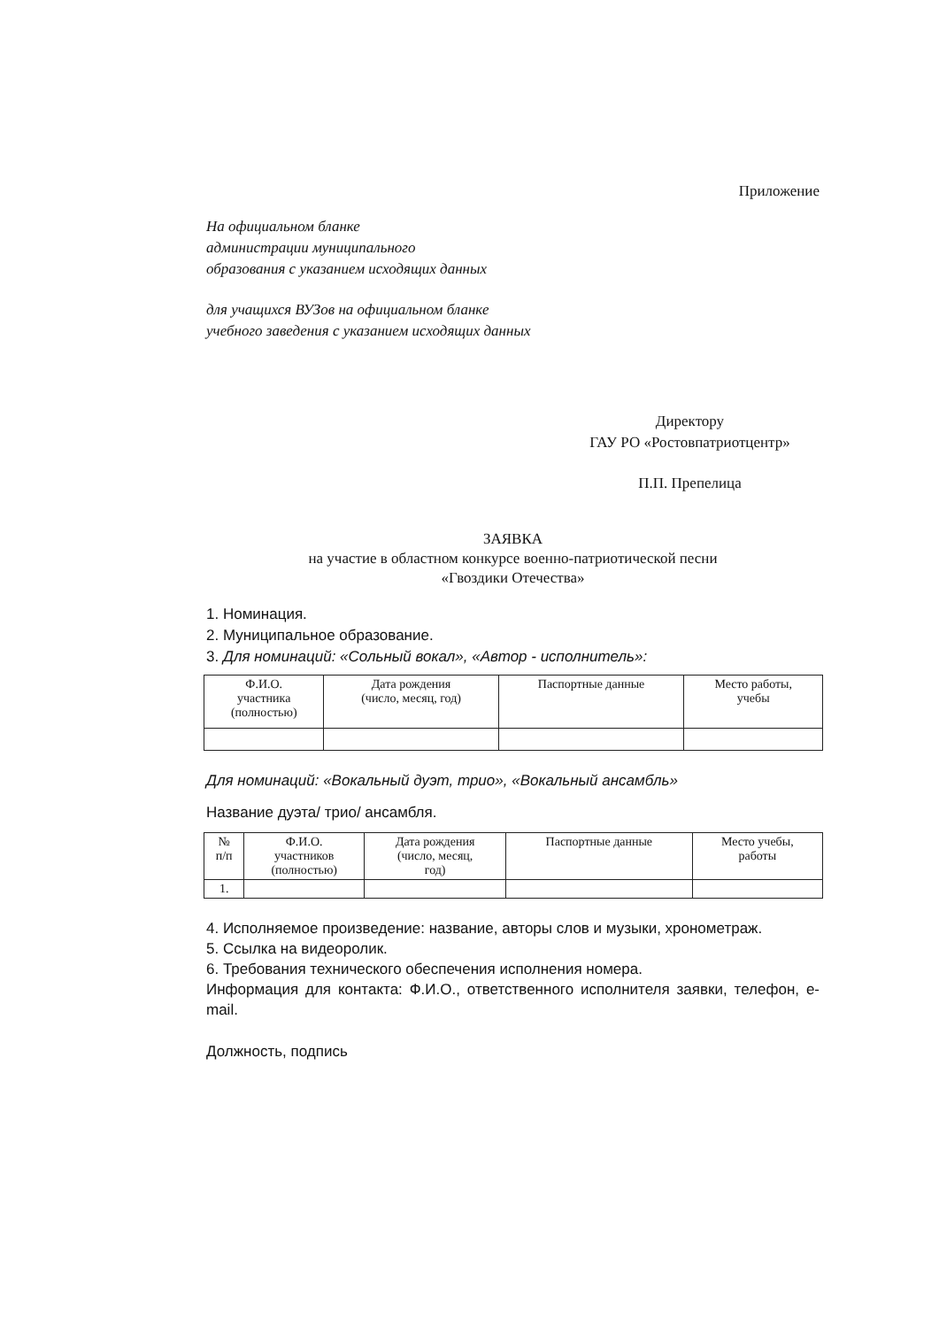Приложение
На официальном бланке
администрации муниципального
образования с указанием исходящих данных
для учащихся ВУЗов на официальном бланке
учебного заведения с указанием исходящих данных
Директору
ГАУ РО «Ростовпатриотцентр»
П.П. Препелица
ЗАЯВКА
на участие в областном конкурсе военно-патриотической песни
«Гвоздики Отечества»
1. Номинация.
2. Муниципальное образование.
3. Для номинаций: «Сольный вокал», «Автор - исполнитель»:
| Ф.И.О. участника (полностью) | Дата рождения (число, месяц, год) | Паспортные данные | Место работы, учебы |
| --- | --- | --- | --- |
Для номинаций: «Вокальный дуэт, трио», «Вокальный ансамбль»
Название дуэта/ трио/ ансамбля.
| № п/п | Ф.И.О. участников (полностью) | Дата рождения (число, месяц, год) | Паспортные данные | Место учебы, работы |
| --- | --- | --- | --- | --- |
| 1. | | | | |
4. Исполняемое произведение: название, авторы слов и музыки, хронометраж.
5. Ссылка на видеоролик.
6. Требования технического обеспечения исполнения номера.
Информация для контакта: Ф.И.О., ответственного исполнителя заявки, телефон, e-mail.
Должность, подпись